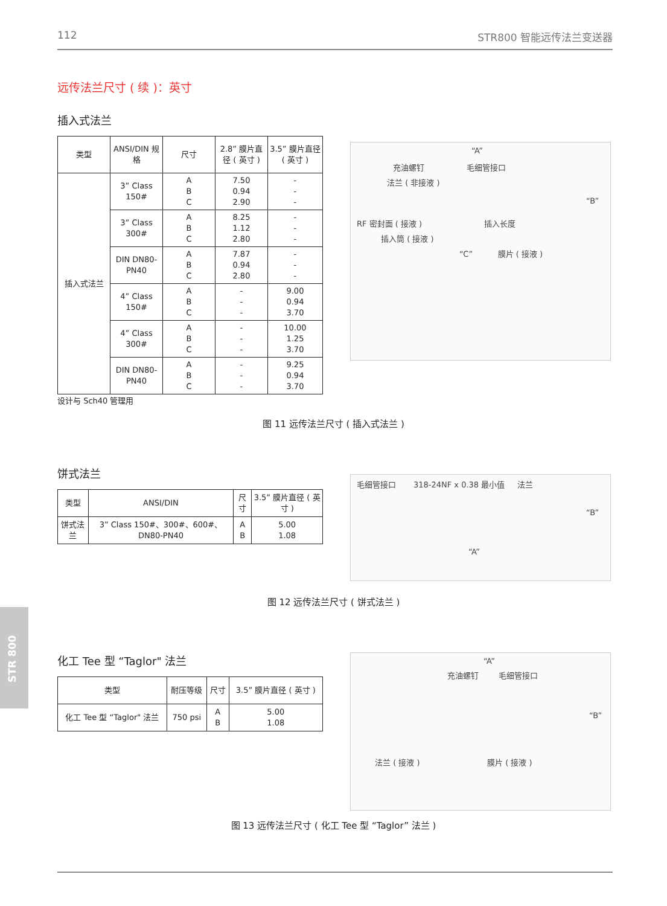112 STR800 智能远传法兰变送器
远传法兰尺寸 ( 续 )：英寸
插入式法兰
| 类型 | ANSI/DIN 规格 | 尺寸 | 2.8” 膜片直径 ( 英寸 ) | 3.5” 膜片直径 ( 英寸 ) |
| --- | --- | --- | --- | --- |
| 插入式法兰 | 3” Class 150# | A B C | 7.50 0.94 2.90 | - - - |
| | 3” Class 300# | A B C | 8.25 1.12 2.80 | - - - |
| | DIN DN80-PN40 | A B C | 7.87 0.94 2.80 | - - - |
| | 4” Class 150# | A B C | - - - | 9.00 0.94 3.70 |
| | 4” Class 300# | A B C | - - - | 10.00 1.25 3.70 |
| | DIN DN80-PN40 | A B C | - - - | 9.25 0.94 3.70 |
设计与 Sch40 管理用
“A”
充油螺钉 毛细管接口
法兰 ( 非接液 )
“B”
RF 密封面 ( 接液 ) 插入长度
插入筒 ( 接液 )
“C” 膜片 ( 接液 )
图 11 远传法兰尺寸 ( 插入式法兰 )
饼式法兰
| 类型 | ANSI/DIN | 尺寸 | 3.5” 膜片直径 ( 英寸 ) |
| --- | --- | --- | --- |
| 饼式法兰 | 3” Class 150#、300#、600#、DN80-PN40 | A B | 5.00 1.08 |
毛细管接口 318-24NF x 0.38 最小值 法兰
“B”
“A”
图 12 远传法兰尺寸 ( 饼式法兰 )
化工 Tee 型 “Taglor" 法兰
| 类型 | 耐压等级 | 尺寸 | 3.5” 膜片直径 ( 英寸 ) |
| --- | --- | --- | --- |
| 化工 Tee 型 “Taglor" 法兰 | 750 psi | A B | 5.00 1.08 |
“A”
充油螺钉 毛细管接口
“B”
法兰 ( 接液 ) 膜片 ( 接液 )
图 13 远传法兰尺寸 ( 化工 Tee 型 “Taglor” 法兰 )
STR 800